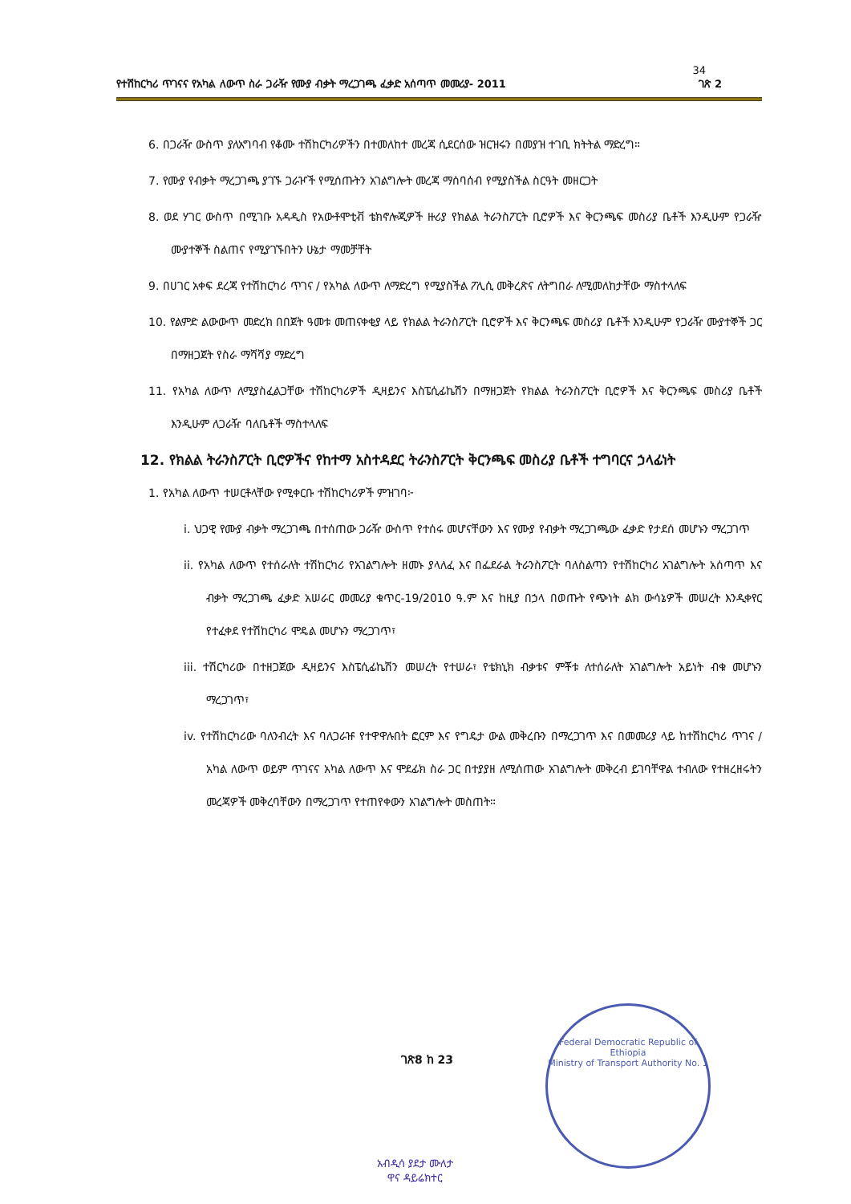34
የተሽከርካሪ ጥገናና የአካል ለውጥ ስራ ጋራዥ የሙያ ብቃት ማረጋገጫ ፈቃድ አሰጣጥ መመሪያ- 2011 ገጽ 2
6. በጋራዥ ውስጥ ያለአግባብ የቆሙ ተሽከርካሪዎችን በተመለከተ መረጃ ሲደርሰው ዝርዝሩን በመያዝ ተገቢ ክትትል ማድረግ።
7. የሙያ የብቃት ማረጋገጫ ያገኙ ጋራዦች የሚሰጡትን አገልግሎት መረጃ ማሰባሰብ የሚያስችል ስርዓት መዘርጋት
8. ወደ ሃገር ውስጥ በሚገቡ አዳዲስ የአውቶሞቲቭ ቴክኖሎጂዎች ዙሪያ የክልል ትራንስፖርት ቢሮዎች እና ቅርንጫፍ መስሪያ ቤቶች እንዲሁም የጋራዥ ሙያተኞች ስልጠና የሚያገኙበትን ሁኔታ ማመቻቸት
9. በሀገር አቀፍ ደረጃ የተሽከርካሪ ጥገና / የአካል ለውጥ ለማድረግ የሚያስችል ፖሊሲ መቅረጽና ለትግበራ ለሚመለከታቸው ማስተላለፍ
10. የልምድ ልውውጥ መድረክ በበጀት ዓመቱ መጠናቀቂያ ላይ የክልል ትራንስፖርት ቢሮዎች እና ቅርንጫፍ መስሪያ ቤቶች እንዲሁም የጋራዥ ሙያተኞች ጋር በማዘጋጀት የስራ ማሻሻያ ማድረግ
11. የአካል ለውጥ ለሚያስፈልጋቸው ተሽከርካሪዎች ዲዛይንና እስፔሲፊኬሽን በማዘጋጀት የክልል ትራንስፖርት ቢሮዎች እና ቅርንጫፍ መስሪያ ቤቶች እንዲሁም ለጋራዥ ባለቤቶች ማስተላለፍ
12. የክልል ትራንስፖርት ቢሮዎችና የከተማ አስተዳደር ትራንስፖርት ቅርንጫፍ መስሪያ ቤቶች ተግባርና ኃላፊነት
1. የአካል ለውጥ ተሠርቶላቸው የሚቀርቡ ተሽከርካሪዎች ምዝገባ፦
i. ህጋዊ የሙያ ብቃት ማረጋገጫ በተሰጠው ጋራዥ ውስጥ የተሰሩ መሆናቸውን እና የሙያ የብቃት ማረጋገጫው ፈቃድ የታደሰ መሆኑን ማረጋገጥ
ii. የአካል ለውጥ የተሰራለት ተሽከርካሪ የአገልግሎት ዘመኑ ያላለፈ እና በፌደራል ትራንስፖርት ባለስልጣን የተሽከርካሪ አገልግሎት አሰጣጥ እና ብቃት ማረጋገጫ ፈቃድ አሠራር መመሪያ ቁጥር-19/2010 ዓ.ም እና ከዚያ በኃላ በወጡት የጭነት ልክ ውሳኔዎች መሠረት እንዲቀየር የተፈቀደ የተሽከርካሪ ሞዴል መሆኑን ማረጋገጥ፣
iii. ተሽርካሪው በተዘጋጀው ዲዛይንና እስፔሲፊኬሽን መሠረት የተሠራ፣ የቴክኒክ ብቃቱና ምቾቱ ለተሰራለት አገልግሎት አይነት ብቁ መሆኑን ማረጋገጥ፣
iv. የተሽከርካሪው ባለንብረት እና ባለጋራዡ የተዋዋሉበት ፎርም እና የግዴታ ውል መቅረቡን በማረጋገጥ እና በመመሪያ ላይ ከተሽከርካሪ ጥገና / አካል ለውጥ ወይም ጥገናና አካል ለውጥ እና ሞደፊክ ስራ ጋር በተያያዘ ለሚሰጠው አገልግሎት መቅረብ ይገባቸዋል ተብለው የተዘረዘሩትን መረጃዎች መቅረባቸውን በማረጋገጥ የተጠየቀውን አገልግሎት መስጠት።
Federal Democratic Republic of Ethiopia
Ministry of Transport Authority No. 1
ገጽ8 ከ 23
አብዲሳ ያደታ ሙለታ
ዋና ዳይሬክተር